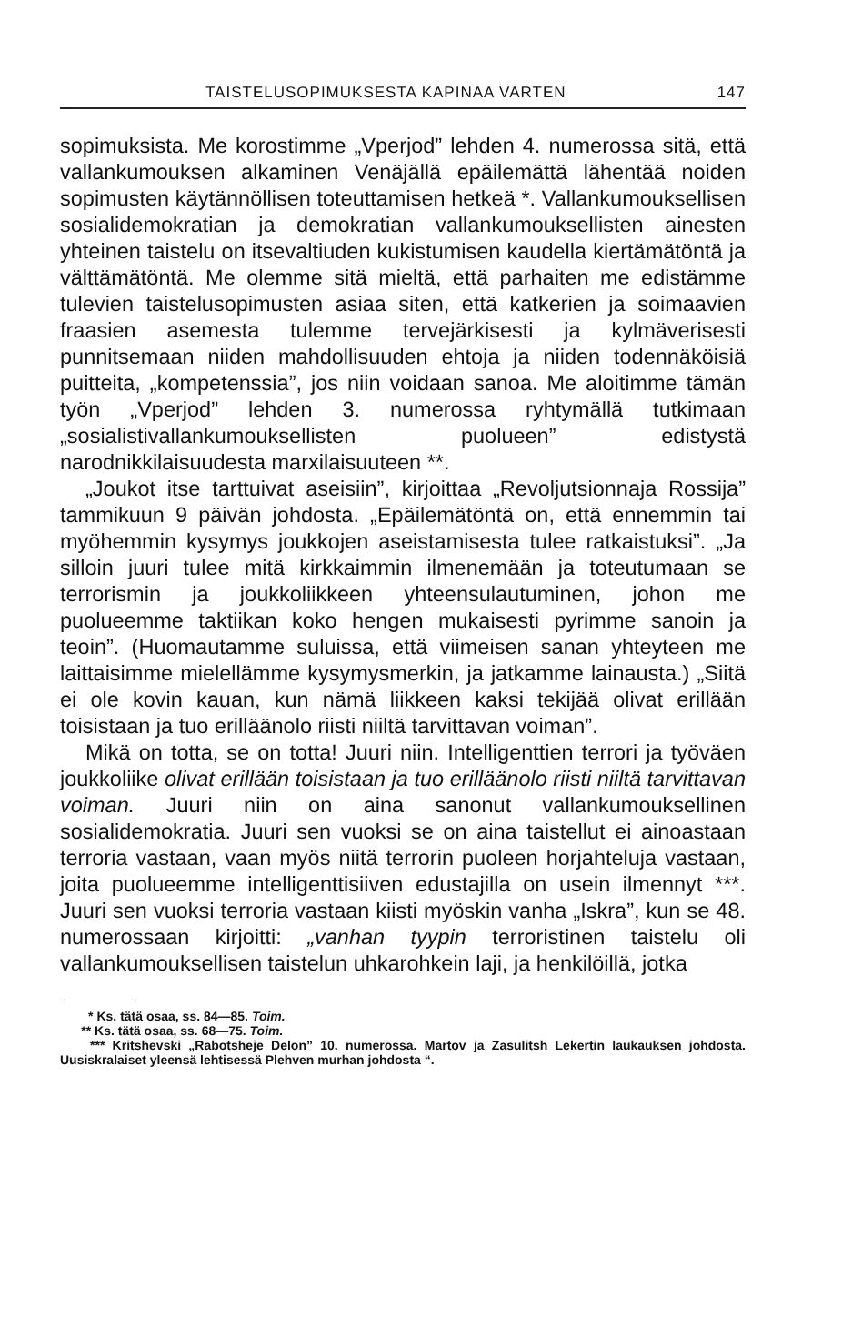TAISTELUSOPIMUKSESTA KAPINAA VARTEN 147
sopimuksista. Me korostimme „Vperjod” lehden 4. numerossa sitä, että vallankumouksen alkaminen Venäjällä epäilemättä lähentää noiden sopimusten käytännöllisen toteuttamisen hetkeä *. Vallankumouksellisen sosialidemokratian ja demokratian vallankumouksellisten ainesten yhteinen taistelu on itsevaltiuden kukistumisen kaudella kiertämätöntä ja välttämätöntä. Me olemme sitä mieltä, että parhaiten me edistämme tulevien taistelusopimusten asiaa siten, että katkerien ja soimaavien fraasien asemesta tulemme tervejärkisesti ja kylmäverisesti punnitsemaan niiden mahdollisuuden ehtoja ja niiden todennäköisiä puitteita, „kompetenssia”, jos niin voidaan sanoa. Me aloitimme tämän työn „Vperjod” lehden 3. numerossa ryhtymällä tutkimaan „sosialistivallankumouksellisten puolueen” edistystä narodnikkilaisuudesta marxilaisuuteen **.
„Joukot itse tarttuivat aseisiin”, kirjoittaa „Revoljutsionnaja Rossija” tammikuun 9 päivän johdosta. „Epäilemätöntä on, että ennemmin tai myöhemmin kysymys joukkojen aseistamisesta tulee ratkaistuksi”. „Ja silloin juuri tulee mitä kirkkaimmin ilmenemään ja toteutumaan se terrorismin ja joukkoliikkeen yhteensulautuminen, johon me puolueemme taktiikan koko hengen mukaisesti pyrimme sanoin ja teoin”. (Huomautamme suluissa, että viimeisen sanan yhteyteen me laittaisimme mielellämme kysymysmerkin, ja jatkamme lainausta.) „Siitä ei ole kovin kauan, kun nämä liikkeen kaksi tekijää olivat erillään toisistaan ja tuo erilläänolo riisti niiltä tarvittavan voiman”.
Mikä on totta, se on totta! Juuri niin. Intelligenttien terrori ja työväen joukkoliike olivat erillään toisistaan ja tuo erilläänolo riisti niiltä tarvittavan voiman. Juuri niin on aina sanonut vallankumouksellinen sosialidemokratia. Juuri sen vuoksi se on aina taistellut ei ainoastaan terroria vastaan, vaan myös niitä terrorin puoleen horjahteluja vastaan, joita puolueemme intelligenttisiiven edustajilla on usein ilmennyt ***. Juuri sen vuoksi terroria vastaan kiisti myöskin vanha „Iskra”, kun se 48. numerossaan kirjoitti: „vanhan tyypin terroristinen taistelu oli vallankumouksellisen taistelun uhkarohkein laji, ja henkilöillä, jotka
* Ks. tätä osaa, ss. 84—85. Toim.
** Ks. tätä osaa, ss. 68—75. Toim.
*** Kritshevski „Rabotsheje Delon” 10. numerossa. Martov ja Zasulitsh Lekertin laukauksen johdosta. Uusiskralaiset yleensä lehtisessä Plehven murhan johdosta “.